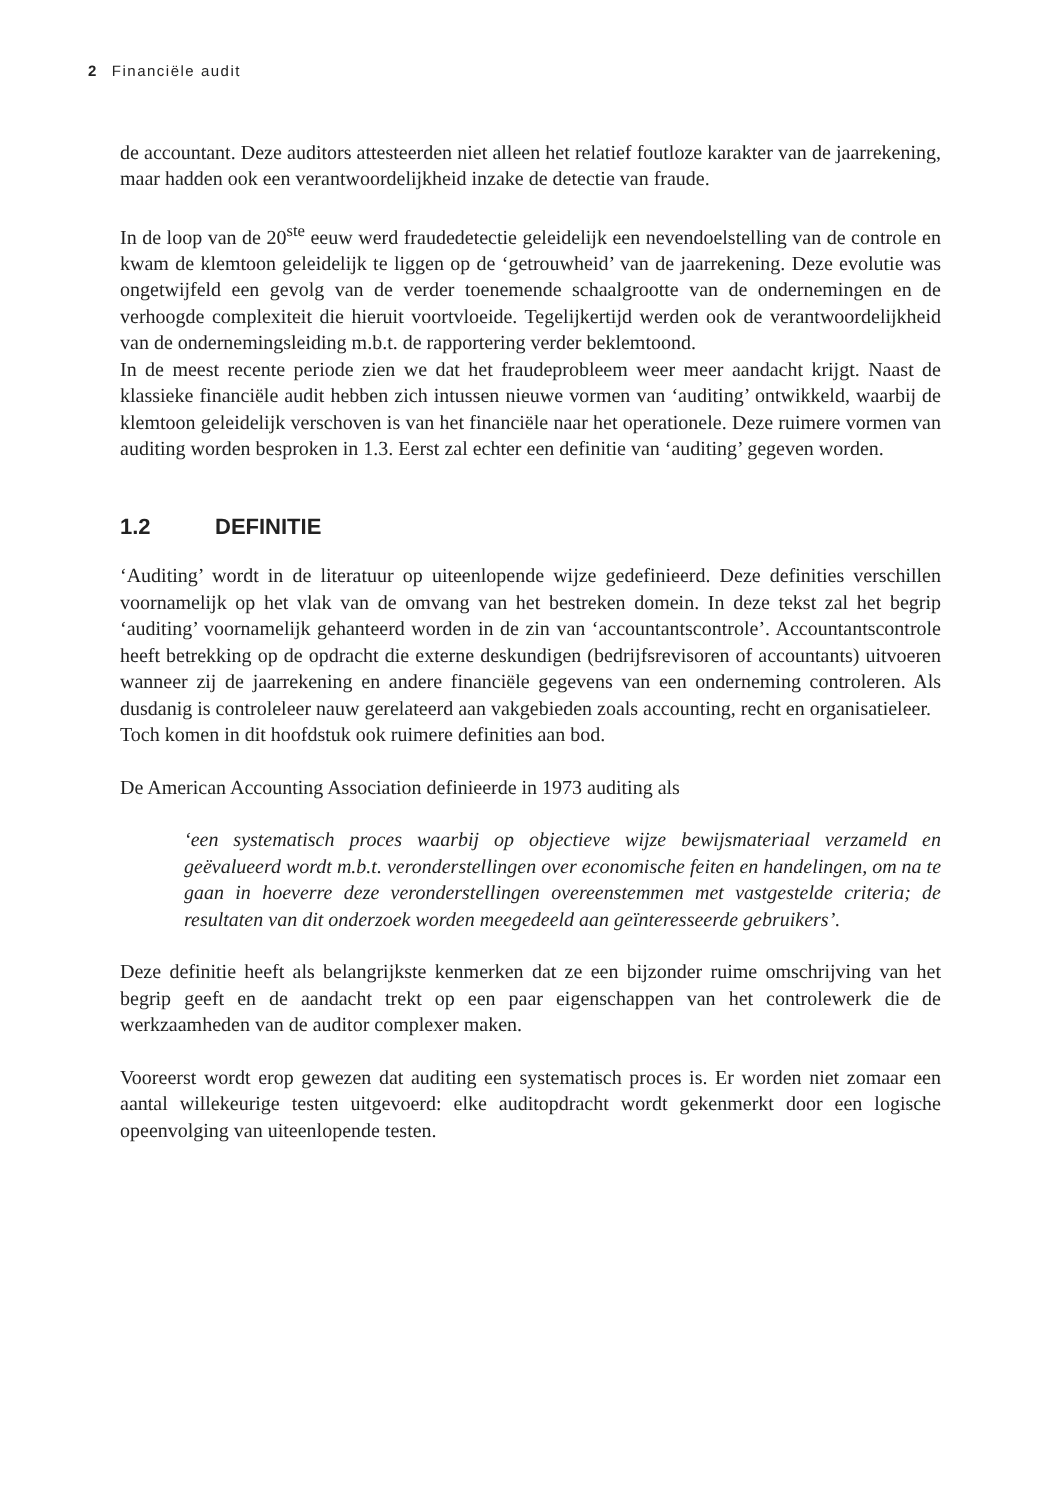2 Financiële audit
de accountant. Deze auditors attesteerden niet alleen het relatief foutloze karakter van de jaarrekening, maar hadden ook een verantwoordelijkheid inzake de detectie van fraude.
In de loop van de 20<sup>ste</sup> eeuw werd fraudedetectie geleidelijk een nevendoelstelling van de controle en kwam de klemtoon geleidelijk te liggen op de ‘getrouwheid’ van de jaarrekening. Deze evolutie was ongetwijfeld een gevolg van de verder toenemende schaalgrootte van de ondernemingen en de verhoogde complexiteit die hieruit voortvloeide. Tegelijkertijd werden ook de verantwoordelijkheid van de ondernemingsleiding m.b.t. de rapportering verder beklemtoond.
In de meest recente periode zien we dat het fraudeprobleem weer meer aandacht krijgt. Naast de klassieke financiële audit hebben zich intussen nieuwe vormen van ‘auditing’ ontwikkeld, waarbij de klemtoon geleidelijk verschoven is van het financiële naar het operationele. Deze ruimere vormen van auditing worden besproken in 1.3. Eerst zal echter een definitie van ‘auditing’ gegeven worden.
1.2 DEFINITIE
‘Auditing’ wordt in de literatuur op uiteenlopende wijze gedefinieerd. Deze definities verschillen voornamelijk op het vlak van de omvang van het bestreken domein. In deze tekst zal het begrip ‘auditing’ voornamelijk gehanteerd worden in de zin van ‘accountantscontrole’. Accountantscontrole heeft betrekking op de opdracht die externe deskundigen (bedrijfsrevisoren of accountants) uitvoeren wanneer zij de jaarrekening en andere financiële gegevens van een onderneming controleren. Als dusdanig is controleleer nauw gerelateerd aan vakgebieden zoals accounting, recht en organisatieleer.
Toch komen in dit hoofdstuk ook ruimere definities aan bod.
De American Accounting Association definieerde in 1973 auditing als
‘een systematisch proces waarbij op objectieve wijze bewijsmateriaal verzameld en geëvalueerd wordt m.b.t. veronderstellingen over economische feiten en handelingen, om na te gaan in hoeverre deze veronderstellingen overeenstemmen met vastgestelde criteria; de resultaten van dit onderzoek worden meegedeeld aan geïnteresseerde gebruikers’.
Deze definitie heeft als belangrijkste kenmerken dat ze een bijzonder ruime omschrijving van het begrip geeft en de aandacht trekt op een paar eigenschappen van het controlewerk die de werkzaamheden van de auditor complexer maken.
Vooreerst wordt erop gewezen dat auditing een systematisch proces is. Er worden niet zomaar een aantal willekeurige testen uitgevoerd: elke auditopdracht wordt gekenmerkt door een logische opeenvolging van uiteenlopende testen.